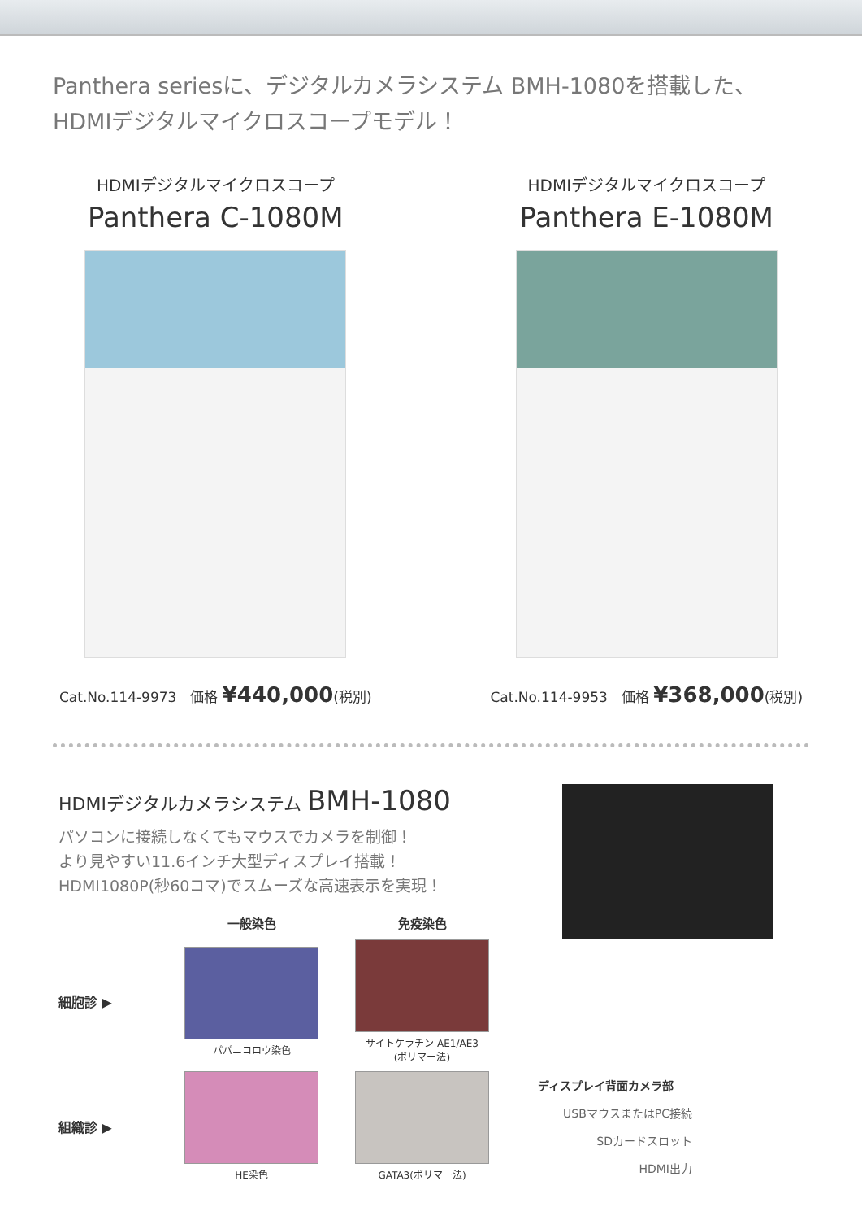Panthera seriesに、デジタルカメラシステム BMH-1080を搭載した、
HDMIデジタルマイクロスコープモデル！
HDMIデジタルマイクロスコープ
Panthera C-1080M
Cat.No.114-9973　価格 ¥440,000(税別)
HDMIデジタルマイクロスコープ
Panthera E-1080M
Cat.No.114-9953　価格 ¥368,000(税別)
HDMIデジタルカメラシステム BMH-1080
パソコンに接続しなくてもマウスでカメラを制御！
より見やすい11.6インチ大型ディスプレイ搭載！
HDMI1080P(秒60コマ)でスムーズな高速表示を実現！
一般染色
免疫染色
細胞診 ▶
パパニコロウ染色
サイトケラチン AE1/AE3
(ポリマー法)
組織診 ▶
HE染色
GATA3(ポリマー法)
ディスプレイ背面カメラ部
USBマウスまたはPC接続
SDカードスロット
HDMI出力